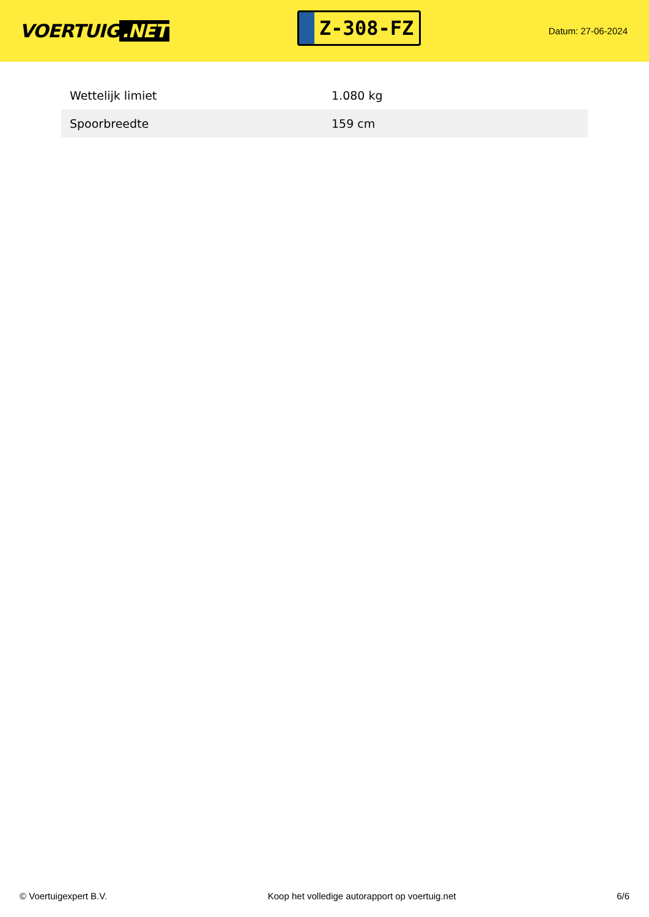VOERTUIG.NET
Z-308-FZ
Datum: 27-06-2024
| Wettelijk limiet | 1.080 kg |
| Spoorbreedte | 159 cm |
© Voertuigexpert B.V. Koop het volledige autorapport op voertuig.net 6/6